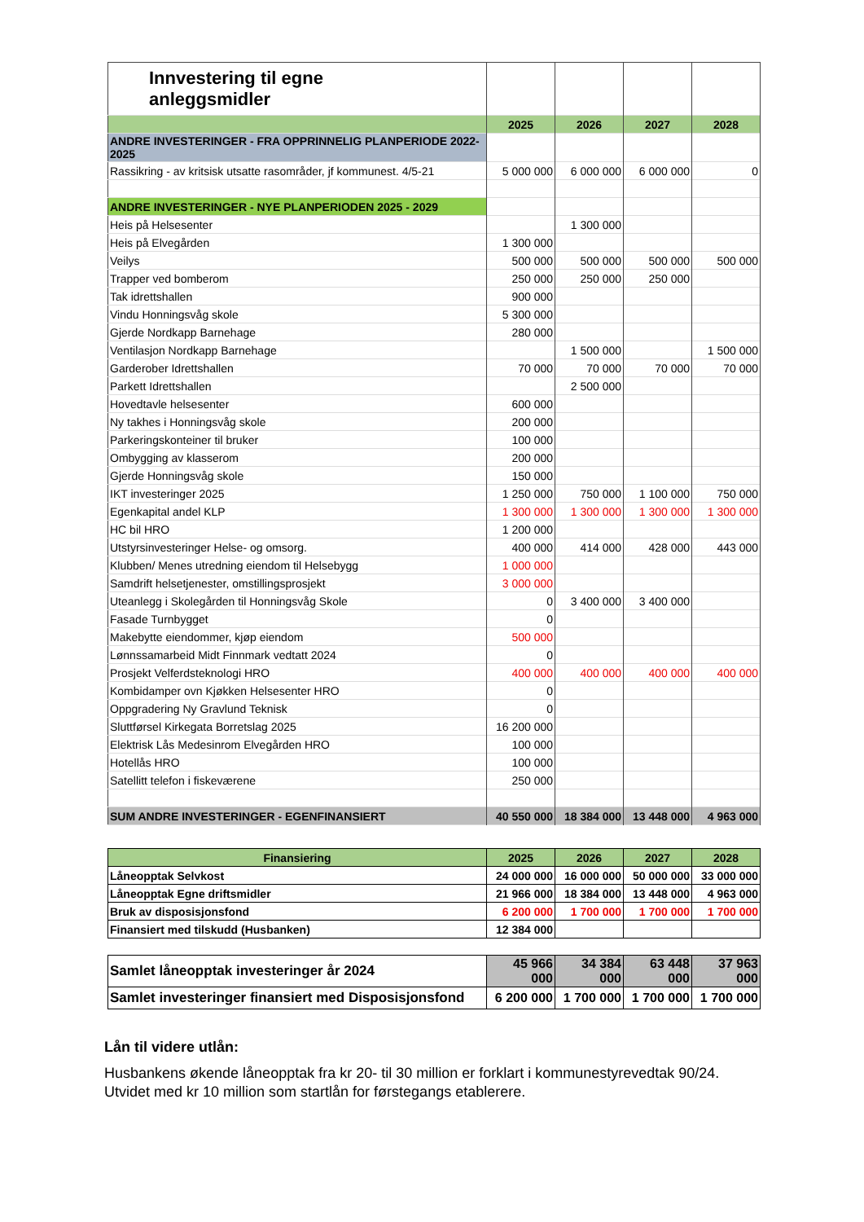| Innvestering til egne anleggsmidler | | | | |
| | 2025 | 2026 | 2027 | 2028 |
| ANDRE INVESTERINGER - FRA OPPRINNELIG PLANPERIODE 2022-2025 | | | | |
| Rassikring - av kritsisk utsatte rasområder, jf kommunest. 4/5-21 | 5 000 000 | 6 000 000 | 6 000 000 | 0 |
| ANDRE INVESTERINGER - NYE PLANPERIODEN 2025 - 2029 | | | | |
| Heis på Helsesenter | | 1 300 000 | | |
| Heis på Elvegården | 1 300 000 | | | |
| Veilys | 500 000 | 500 000 | 500 000 | 500 000 |
| Trapper ved bomberom | 250 000 | 250 000 | 250 000 | |
| Tak idrettshallen | 900 000 | | | |
| Vindu Honningsvåg skole | 5 300 000 | | | |
| Gjerde Nordkapp Barnehage | 280 000 | | | |
| Ventilasjon Nordkapp Barnehage | | 1 500 000 | | 1 500 000 |
| Garderober Idrettshallen | 70 000 | 70 000 | 70 000 | 70 000 |
| Parkett Idrettshallen | | 2 500 000 | | |
| Hovedtavle helsesenter | 600 000 | | | |
| Ny takhes i Honningsvåg skole | 200 000 | | | |
| Parkeringskonteiner til bruker | 100 000 | | | |
| Ombygging av klasserom | 200 000 | | | |
| Gjerde Honningsvåg skole | 150 000 | | | |
| IKT investeringer 2025 | 1 250 000 | 750 000 | 1 100 000 | 750 000 |
| Egenkapital andel KLP | 1 300 000 | 1 300 000 | 1 300 000 | 1 300 000 |
| HC bil HRO | 1 200 000 | | | |
| Utstyrsinvesteringer Helse- og omsorg. | 400 000 | 414 000 | 428 000 | 443 000 |
| Klubben/ Menes utredning eiendom til Helsebygg | 1 000 000 | | | |
| Samdrift helsetjenester, omstillingsprosjekt | 3 000 000 | | | |
| Uteanlegg i Skolegården til Honningsvåg Skole | 0 | 3 400 000 | 3 400 000 | |
| Fasade Turnbygget | 0 | | | |
| Makebytte eiendommer, kjøp eiendom | 500 000 | | | |
| Lønnssamarbeid Midt Finnmark vedtatt 2024 | 0 | | | |
| Prosjekt Velferdsteknologi HRO | 400 000 | 400 000 | 400 000 | 400 000 |
| Kombidamper ovn Kjøkken Helsesenter HRO | 0 | | | |
| Oppgradering Ny Gravlund Teknisk | 0 | | | |
| Sluttførsel Kirkegata Borretslag 2025 | 16 200 000 | | | |
| Elektrisk Lås Medesinrom Elvegården HRO | 100 000 | | | |
| Hotellås HRO | 100 000 | | | |
| Satellitt telefon i fiskeværene | 250 000 | | | |
| SUM ANDRE INVESTERINGER - EGENFINANSIERT | 40 550 000 | 18 384 000 | 13 448 000 | 4 963 000 |
| Finansiering | 2025 | 2026 | 2027 | 2028 |
| Låneopptak Selvkost | 24 000 000 | 16 000 000 | 50 000 000 | 33 000 000 |
| Låneopptak Egne driftsmidler | 21 966 000 | 18 384 000 | 13 448 000 | 4 963 000 |
| Bruk av disposisjonsfond | 6 200 000 | 1 700 000 | 1 700 000 | 1 700 000 |
| Finansiert med tilskudd (Husbanken) | 12 384 000 | | | |
| Samlet låneopptak investeringer år 2024 | 45 966 000 | 34 384 000 | 63 448 000 | 37 963 000 |
| Samlet investeringer finansiert med Disposisjonsfond | 6 200 000 | 1 700 000 | 1 700 000 | 1 700 000 |
Lån til videre utlån:
Husbankens økende låneopptak fra kr 20- til 30 million er forklart i kommunestyrevedtak 90/24. Utvidet med kr 10 million som startlån for førstegangs etablerere.